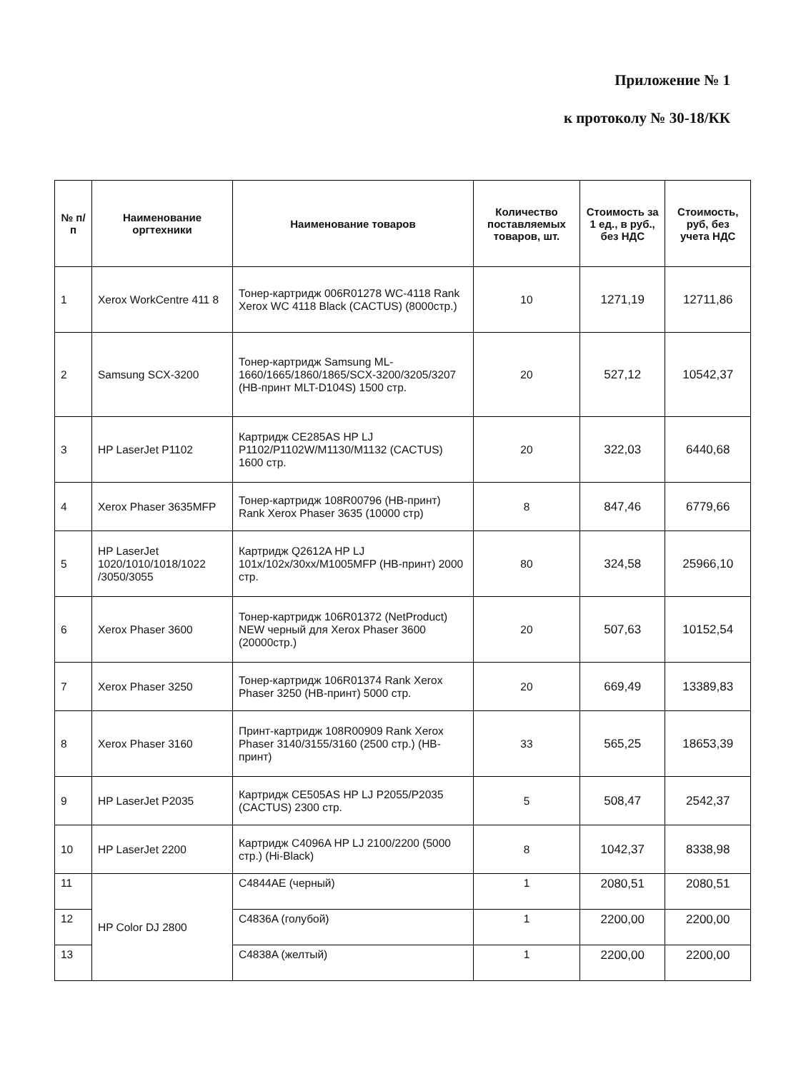Приложение № 1
к протоколу № 30-18/КК
| № п/п | Наименование оргтехники | Наименование товаров | Количество поставляемых товаров, шт. | Стоимость за 1 ед., в руб., без НДС | Стоимость, руб, без учета НДС |
| --- | --- | --- | --- | --- | --- |
| 1 | Xerox WorkCentre 411 8 | Тонер-картридж 006R01278 WC-4118 Rank Xerox WC 4118 Black (CACTUS) (8000стр.) | 10 | 1271,19 | 12711,86 |
| 2 | Samsung SCX-3200 | Тонер-картридж Samsung ML-1660/1665/1860/1865/SCX-3200/3205/3207 (НВ-принт MLT-D104S) 1500 стр. | 20 | 527,12 | 10542,37 |
| 3 | HP LaserJet P1102 | Картридж CE285AS HP LJ P1102/P1102W/M1130/M1132 (CACTUS) 1600 стр. | 20 | 322,03 | 6440,68 |
| 4 | Xerox Phaser 3635MFP | Тонер-картридж 108R00796 (НВ-принт) Rank Xerox Phaser 3635 (10000 стр) | 8 | 847,46 | 6779,66 |
| 5 | HP LaserJet 1020/1010/1018/1022 /3050/3055 | Картридж Q2612A HP LJ 101x/102x/30xx/M1005MFP (НВ-принт) 2000 стр. | 80 | 324,58 | 25966,10 |
| 6 | Xerox Phaser 3600 | Тонер-картридж 106R01372 (NetProduct) NEW черный для Xerox Phaser 3600 (20000стр.) | 20 | 507,63 | 10152,54 |
| 7 | Xerox Phaser 3250 | Тонер-картридж 106R01374 Rank Xerox Phaser 3250 (НВ-принт) 5000 стр. | 20 | 669,49 | 13389,83 |
| 8 | Xerox Phaser 3160 | Принт-картридж 108R00909 Rank Xerox Phaser 3140/3155/3160 (2500 стр.) (НВ-принт) | 33 | 565,25 | 18653,39 |
| 9 | HP LaserJet P2035 | Картридж CE505AS HP LJ P2055/P2035 (CACTUS) 2300 стр. | 5 | 508,47 | 2542,37 |
| 10 | HP LaserJet 2200 | Картридж C4096A HP LJ 2100/2200 (5000 стр.) (Hi-Black) | 8 | 1042,37 | 8338,98 |
| 11 | HP Color DJ 2800 | C4844AE (черный) | 1 | 2080,51 | 2080,51 |
| 12 | | C4836A (голубой) | 1 | 2200,00 | 2200,00 |
| 13 | | C4838A (желтый) | 1 | 2200,00 | 2200,00 |